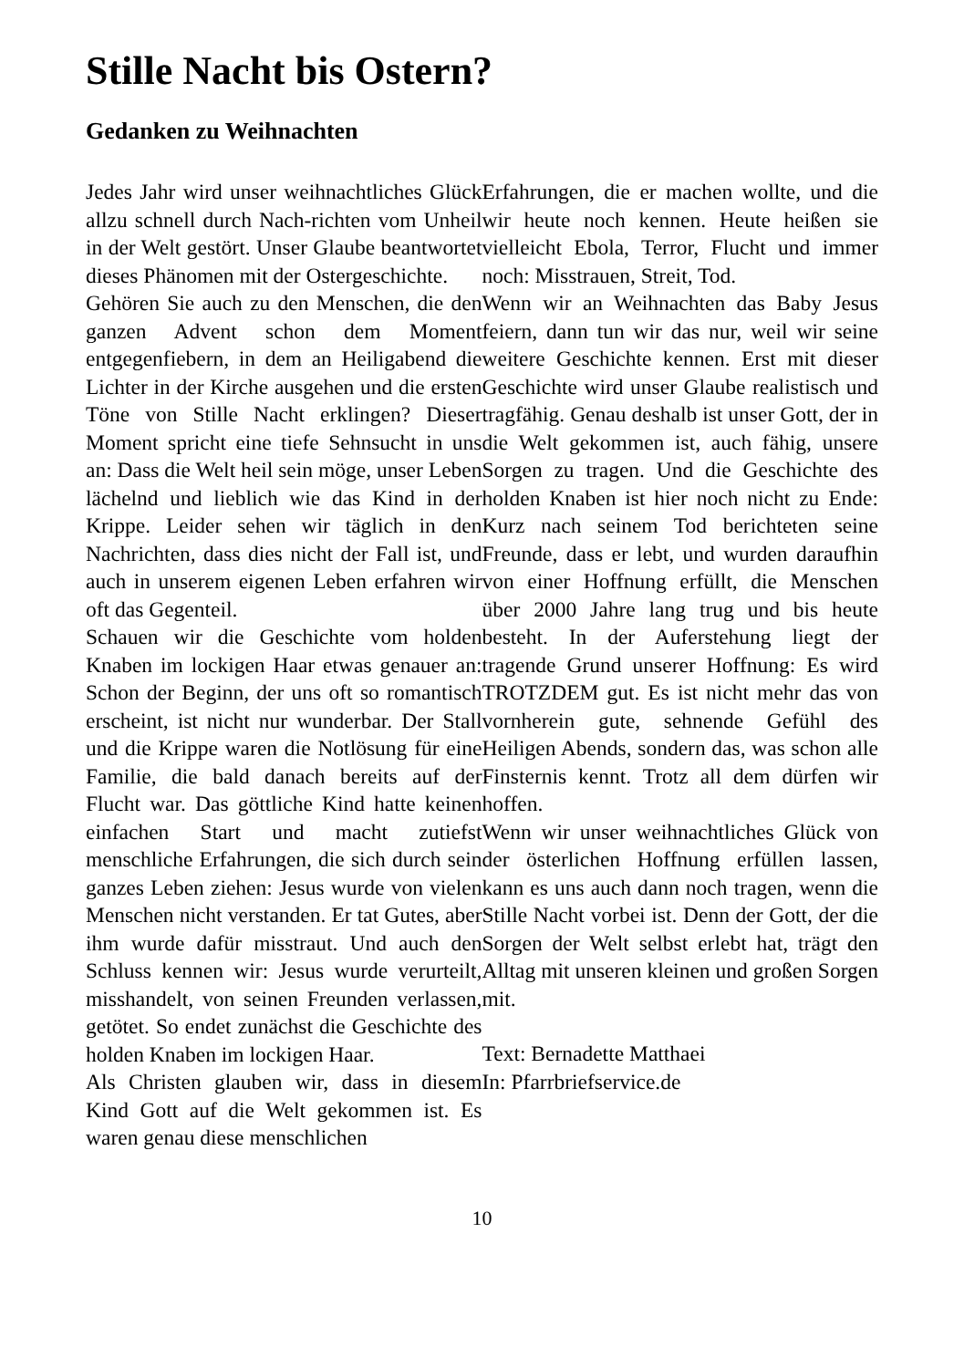Stille Nacht bis Ostern?
Gedanken zu Weihnachten
Jedes Jahr wird unser weihnachtliches Glück allzu schnell durch Nach-richten vom Unheil in der Welt gestört. Unser Glaube beantwortet dieses Phänomen mit der Ostergeschichte.
Gehören Sie auch zu den Menschen, die den ganzen Advent schon dem Moment entgegenfiebern, in dem an Heiligabend die Lichter in der Kirche ausgehen und die ersten Töne von Stille Nacht erklingen? Dieser Moment spricht eine tiefe Sehnsucht in uns an: Dass die Welt heil sein möge, unser Leben lächelnd und lieblich wie das Kind in der Krippe. Leider sehen wir täglich in den Nachrichten, dass dies nicht der Fall ist, und auch in unserem eigenen Leben erfahren wir oft das Gegenteil.
Schauen wir die Geschichte vom holden Knaben im lockigen Haar etwas genauer an: Schon der Beginn, der uns oft so romantisch erscheint, ist nicht nur wunderbar. Der Stall und die Krippe waren die Notlösung für eine Familie, die bald danach bereits auf der Flucht war. Das göttliche Kind hatte keinen einfachen Start und macht zutiefst menschliche Erfahrungen, die sich durch sein ganzes Leben ziehen: Jesus wurde von vielen Menschen nicht verstanden. Er tat Gutes, aber ihm wurde dafür misstraut. Und auch den Schluss kennen wir: Jesus wurde verurteilt, misshandelt, von seinen Freunden verlassen, getötet. So endet zunächst die Geschichte des holden Knaben im lockigen Haar.
Als Christen glauben wir, dass in diesem Kind Gott auf die Welt gekommen ist. Es waren genau diese menschlichen
Erfahrungen, die er machen wollte, und die wir heute noch kennen. Heute heißen sie vielleicht Ebola, Terror, Flucht und immer noch: Misstrauen, Streit, Tod.
Wenn wir an Weihnachten das Baby Jesus feiern, dann tun wir das nur, weil wir seine weitere Geschichte kennen. Erst mit dieser Geschichte wird unser Glaube realistisch und tragfähig. Genau deshalb ist unser Gott, der in die Welt gekommen ist, auch fähig, unsere Sorgen zu tragen. Und die Geschichte des holden Knaben ist hier noch nicht zu Ende: Kurz nach seinem Tod berichteten seine Freunde, dass er lebt, und wurden daraufhin von einer Hoffnung erfüllt, die Menschen über 2000 Jahre lang trug und bis heute besteht. In der Auferstehung liegt der tragende Grund unserer Hoffnung: Es wird TROTZDEM gut. Es ist nicht mehr das von vornherein gute, sehnende Gefühl des Heiligen Abends, sondern das, was schon alle Finsternis kennt. Trotz all dem dürfen wir hoffen.
Wenn wir unser weihnachtliches Glück von der österlichen Hoffnung erfüllen lassen, kann es uns auch dann noch tragen, wenn die Stille Nacht vorbei ist. Denn der Gott, der die Sorgen der Welt selbst erlebt hat, trägt den Alltag mit unseren kleinen und großen Sorgen mit.
Text: Bernadette Matthaei
In: Pfarrbriefservice.de
10